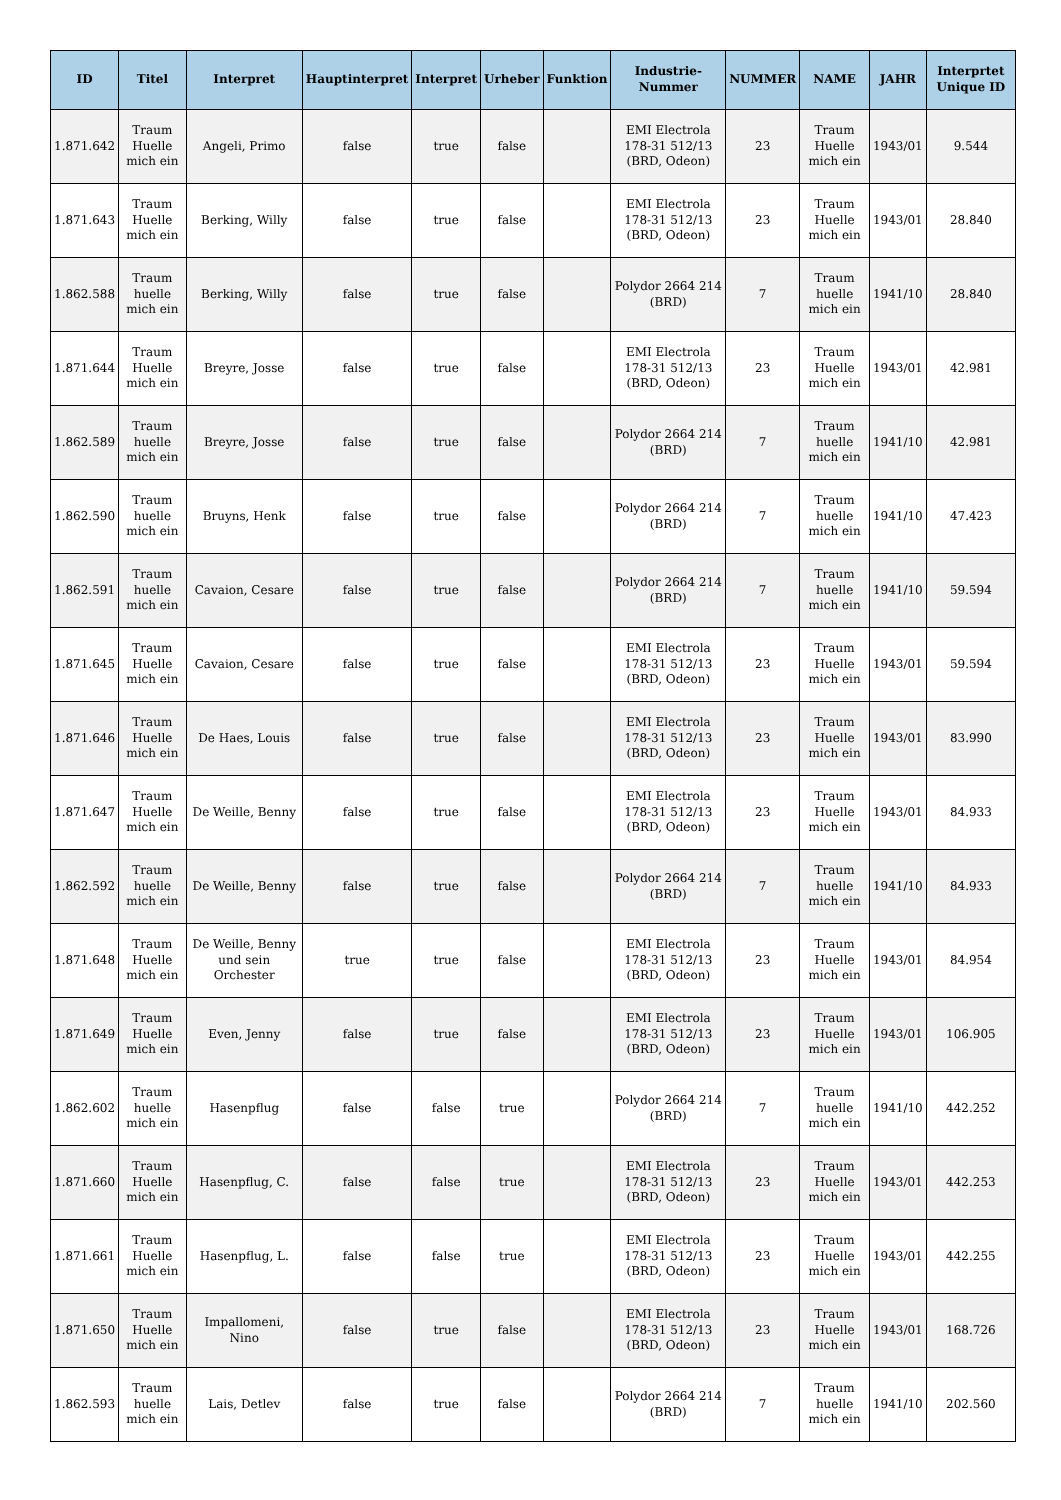| ID | Titel | Interpret | Hauptinterpret | Interpret | Urheber | Funktion | Industrie-Nummer | NUMMER | NAME | JAHR | Interprtet Unique ID |
| --- | --- | --- | --- | --- | --- | --- | --- | --- | --- | --- | --- |
| 1.871.642 | Traum Huelle mich ein | Angeli, Primo | false | true | false | | EMI Electrola 178-31 512/13 (BRD, Odeon) | 23 | Traum Huelle mich ein | 1943/01 | 9.544 |
| 1.871.643 | Traum Huelle mich ein | Berking, Willy | false | true | false | | EMI Electrola 178-31 512/13 (BRD, Odeon) | 23 | Traum Huelle mich ein | 1943/01 | 28.840 |
| 1.862.588 | Traum huelle mich ein | Berking, Willy | false | true | false | | Polydor 2664 214 (BRD) | 7 | Traum huelle mich ein | 1941/10 | 28.840 |
| 1.871.644 | Traum Huelle mich ein | Breyre, Josse | false | true | false | | EMI Electrola 178-31 512/13 (BRD, Odeon) | 23 | Traum Huelle mich ein | 1943/01 | 42.981 |
| 1.862.589 | Traum huelle mich ein | Breyre, Josse | false | true | false | | Polydor 2664 214 (BRD) | 7 | Traum huelle mich ein | 1941/10 | 42.981 |
| 1.862.590 | Traum huelle mich ein | Bruyns, Henk | false | true | false | | Polydor 2664 214 (BRD) | 7 | Traum huelle mich ein | 1941/10 | 47.423 |
| 1.862.591 | Traum huelle mich ein | Cavaion, Cesare | false | true | false | | Polydor 2664 214 (BRD) | 7 | Traum huelle mich ein | 1941/10 | 59.594 |
| 1.871.645 | Traum Huelle mich ein | Cavaion, Cesare | false | true | false | | EMI Electrola 178-31 512/13 (BRD, Odeon) | 23 | Traum Huelle mich ein | 1943/01 | 59.594 |
| 1.871.646 | Traum Huelle mich ein | De Haes, Louis | false | true | false | | EMI Electrola 178-31 512/13 (BRD, Odeon) | 23 | Traum Huelle mich ein | 1943/01 | 83.990 |
| 1.871.647 | Traum Huelle mich ein | De Weille, Benny | false | true | false | | EMI Electrola 178-31 512/13 (BRD, Odeon) | 23 | Traum Huelle mich ein | 1943/01 | 84.933 |
| 1.862.592 | Traum huelle mich ein | De Weille, Benny | false | true | false | | Polydor 2664 214 (BRD) | 7 | Traum huelle mich ein | 1941/10 | 84.933 |
| 1.871.648 | Traum Huelle mich ein | De Weille, Benny und sein Orchester | true | true | false | | EMI Electrola 178-31 512/13 (BRD, Odeon) | 23 | Traum Huelle mich ein | 1943/01 | 84.954 |
| 1.871.649 | Traum Huelle mich ein | Even, Jenny | false | true | false | | EMI Electrola 178-31 512/13 (BRD, Odeon) | 23 | Traum Huelle mich ein | 1943/01 | 106.905 |
| 1.862.602 | Traum huelle mich ein | Hasenpflug | false | false | true | | Polydor 2664 214 (BRD) | 7 | Traum huelle mich ein | 1941/10 | 442.252 |
| 1.871.660 | Traum Huelle mich ein | Hasenpflug, C. | false | false | true | | EMI Electrola 178-31 512/13 (BRD, Odeon) | 23 | Traum Huelle mich ein | 1943/01 | 442.253 |
| 1.871.661 | Traum Huelle mich ein | Hasenpflug, L. | false | false | true | | EMI Electrola 178-31 512/13 (BRD, Odeon) | 23 | Traum Huelle mich ein | 1943/01 | 442.255 |
| 1.871.650 | Traum Huelle mich ein | Impallomeni, Nino | false | true | false | | EMI Electrola 178-31 512/13 (BRD, Odeon) | 23 | Traum Huelle mich ein | 1943/01 | 168.726 |
| 1.862.593 | Traum huelle mich ein | Lais, Detlev | false | true | false | | Polydor 2664 214 (BRD) | 7 | Traum huelle mich ein | 1941/10 | 202.560 |